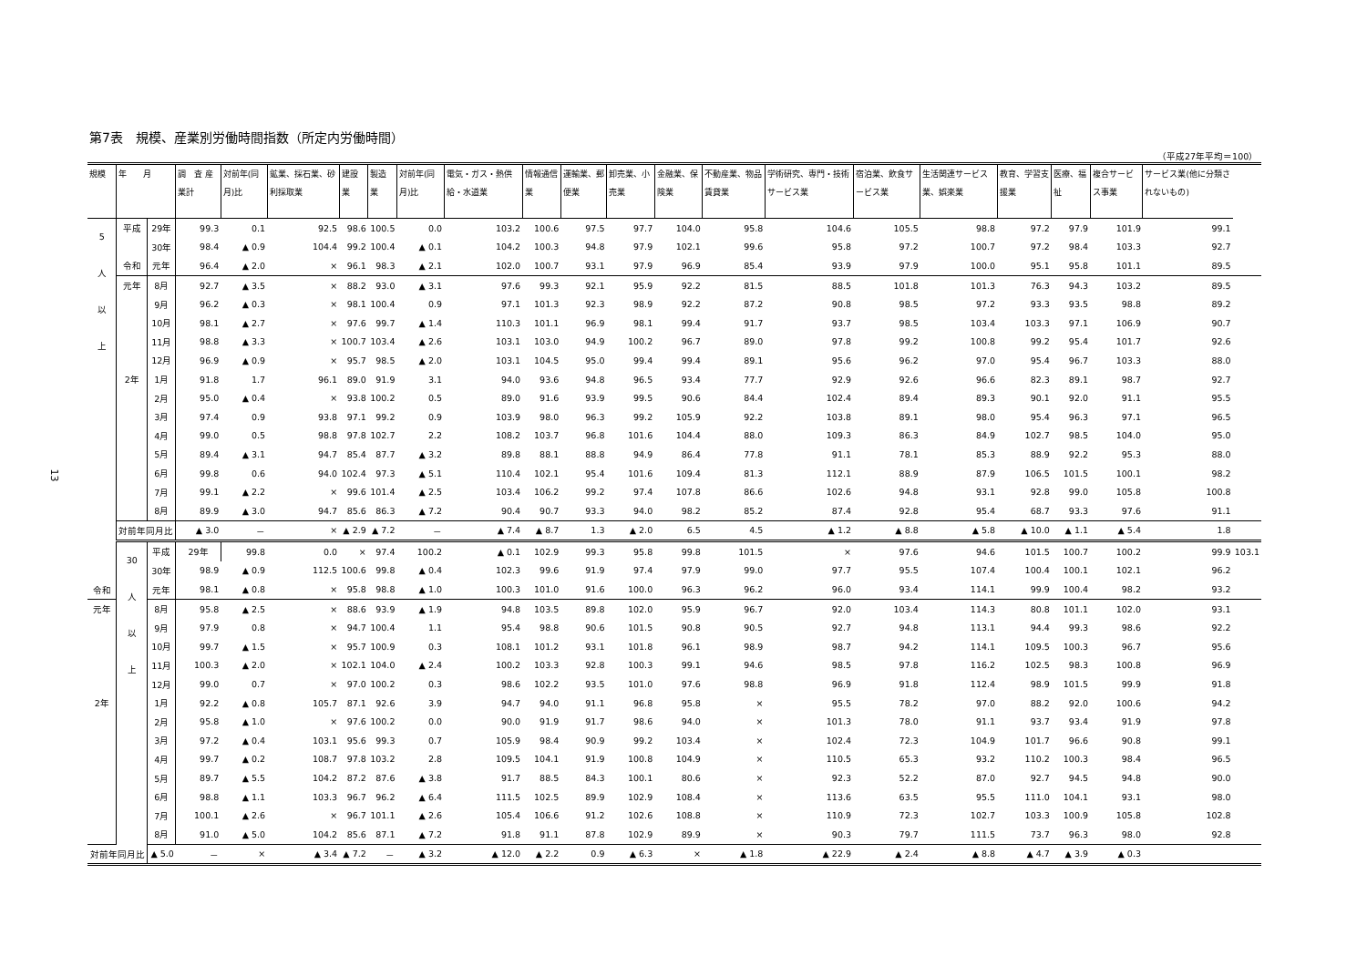13
第7表　規模、産業別労働時間指数（所定内労働時間）
（平成27年平均＝100）
| 規模 | 年 月 | | 調 査 産業計 | 対前年(同月)比 | 鉱業、採石業、砂利採取業 | 建設業 | 製造業 | 対前年(同月)比 | 電気・ガス・熱供給・水道業 | 情報通信業 | 運輸業、郵便業 | 卸売業、小売業 | 金融業、保険業 | 不動産業、物品賃貸業 | 学術研究、専門・技術サービス業 | 宿泊業、飲食サービス業 | 生活関連サービス業、娯楽業 | 教育、学習支援業 | 医療、福祉 | 複合サービス事業 | サービス業(他に分類されないもの) | |
| --- | --- | --- | --- | --- | --- | --- | --- | --- | --- | --- | --- | --- | --- | --- | --- | --- | --- | --- | --- | --- | --- | --- |
| 5 人 以 上 | 平成 | 29年 | 99.3 | 0.1 | 92.5 | 98.6 | 100.5 | 0.0 | 103.2 | 100.6 | 97.5 | 97.7 | 104.0 | 95.8 | 104.6 | 105.5 | 98.8 | 97.2 | 97.9 | 101.9 | 99.1 | |
| | | 30年 | 98.4 | ▲ 0.9 | 104.4 | 99.2 | 100.4 | ▲ 0.1 | 104.2 | 100.3 | 94.8 | 97.9 | 102.1 | 99.6 | 95.8 | 97.2 | 100.7 | 97.2 | 98.4 | 103.3 | 92.7 | |
| | 令和 | 元年 | 96.4 | ▲ 2.0 | × | 96.1 | 98.3 | ▲ 2.1 | 102.0 | 100.7 | 93.1 | 97.9 | 96.9 | 85.4 | 93.9 | 97.9 | 100.0 | 95.1 | 95.8 | 101.1 | 89.5 | |
| | 元年 | 8月 | 92.7 | ▲ 3.5 | × | 88.2 | 93.0 | ▲ 3.1 | 97.6 | 99.3 | 92.1 | 95.9 | 92.2 | 81.5 | 88.5 | 101.8 | 101.3 | 76.3 | 94.3 | 103.2 | 89.5 | |
| | | 9月 | 96.2 | ▲ 0.3 | × | 98.1 | 100.4 | 0.9 | 97.1 | 101.3 | 92.3 | 98.9 | 92.2 | 87.2 | 90.8 | 98.5 | 97.2 | 93.3 | 93.5 | 98.8 | 89.2 | |
| | | 10月 | 98.1 | ▲ 2.7 | × | 97.6 | 99.7 | ▲ 1.4 | 110.3 | 101.1 | 96.9 | 98.1 | 99.4 | 91.7 | 93.7 | 98.5 | 103.4 | 103.3 | 97.1 | 106.9 | 90.7 | |
| | | 11月 | 98.8 | ▲ 3.3 | × | 100.7 | 103.4 | ▲ 2.6 | 103.1 | 103.0 | 94.9 | 100.2 | 96.7 | 89.0 | 97.8 | 99.2 | 100.8 | 99.2 | 95.4 | 101.7 | 92.6 | |
| | | 12月 | 96.9 | ▲ 0.9 | × | 95.7 | 98.5 | ▲ 2.0 | 103.1 | 104.5 | 95.0 | 99.4 | 99.4 | 89.1 | 95.6 | 96.2 | 97.0 | 95.4 | 96.7 | 103.3 | 88.0 | |
| | 2年 | 1月 | 91.8 | 1.7 | 96.1 | 89.0 | 91.9 | 3.1 | 94.0 | 93.6 | 94.8 | 96.5 | 93.4 | 77.7 | 92.9 | 92.6 | 96.6 | 82.3 | 89.1 | 98.7 | 92.7 | |
| | | 2月 | 95.0 | ▲ 0.4 | × | 93.8 | 100.2 | 0.5 | 89.0 | 91.6 | 93.9 | 99.5 | 90.6 | 84.4 | 102.4 | 89.4 | 89.3 | 90.1 | 92.0 | 91.1 | 95.5 | |
| | | 3月 | 97.4 | 0.9 | 93.8 | 97.1 | 99.2 | 0.9 | 103.9 | 98.0 | 96.3 | 99.2 | 105.9 | 92.2 | 103.8 | 89.1 | 98.0 | 95.4 | 96.3 | 97.1 | 96.5 | |
| | | 4月 | 99.0 | 0.5 | 98.8 | 97.8 | 102.7 | 2.2 | 108.2 | 103.7 | 96.8 | 101.6 | 104.4 | 88.0 | 109.3 | 86.3 | 84.9 | 102.7 | 98.5 | 104.0 | 95.0 | |
| | | 5月 | 89.4 | ▲ 3.1 | 94.7 | 85.4 | 87.7 | ▲ 3.2 | 89.8 | 88.1 | 88.8 | 94.9 | 86.4 | 77.8 | 91.1 | 78.1 | 85.3 | 88.9 | 92.2 | 95.3 | 88.0 | |
| | | 6月 | 99.8 | 0.6 | 94.0 | 102.4 | 97.3 | ▲ 5.1 | 110.4 | 102.1 | 95.4 | 101.6 | 109.4 | 81.3 | 112.1 | 88.9 | 87.9 | 106.5 | 101.5 | 100.1 | 98.2 | |
| | | 7月 | 99.1 | ▲ 2.2 | × | 99.6 | 101.4 | ▲ 2.5 | 103.4 | 106.2 | 99.2 | 97.4 | 107.8 | 86.6 | 102.6 | 94.8 | 93.1 | 92.8 | 99.0 | 105.8 | 100.8 | |
| | | 8月 | 89.9 | ▲ 3.0 | 94.7 | 85.6 | 86.3 | ▲ 7.2 | 90.4 | 90.7 | 93.3 | 94.0 | 98.2 | 85.2 | 87.4 | 92.8 | 95.4 | 68.7 | 93.3 | 97.6 | 91.1 | |
| | 対前年同月比 | | ▲ 3.0 | － | × | ▲ 2.9 | ▲ 7.2 | － | ▲ 7.4 | ▲ 8.7 | 1.3 | ▲ 2.0 | 6.5 | 4.5 | ▲ 1.2 | ▲ 8.8 | ▲ 5.8 | ▲ 10.0 | ▲ 1.1 | ▲ 5.4 | 1.8 | |
| | 30 人 以 上 | 平成 | 29年 | 99.8 | 0.0 | × | 97.4 | 100.2 | ▲ 0.1 | 102.9 | 99.3 | 95.8 | 99.8 | 101.5 | × | 97.6 | 94.6 | 101.5 | 100.7 | 100.2 | 99.9 | 103.1 |
| | | 30年 | 98.9 | ▲ 0.9 | 112.5 | 100.6 | 99.8 | ▲ 0.4 | 102.3 | 99.6 | 91.9 | 97.4 | 97.9 | 99.0 | 97.7 | 95.5 | 107.4 | 100.4 | 100.1 | 102.1 | 96.2 | |
| 令和 | | 元年 | 98.1 | ▲ 0.8 | × | 95.8 | 98.8 | ▲ 1.0 | 100.3 | 101.0 | 91.6 | 100.0 | 96.3 | 96.2 | 96.0 | 93.4 | 114.1 | 99.9 | 100.4 | 98.2 | 93.2 | |
| 元年 | | 8月 | 95.8 | ▲ 2.5 | × | 88.6 | 93.9 | ▲ 1.9 | 94.8 | 103.5 | 89.8 | 102.0 | 95.9 | 96.7 | 92.0 | 103.4 | 114.3 | 80.8 | 101.1 | 102.0 | 93.1 | |
| | | 9月 | 97.9 | 0.8 | × | 94.7 | 100.4 | 1.1 | 95.4 | 98.8 | 90.6 | 101.5 | 90.8 | 90.5 | 92.7 | 94.8 | 113.1 | 94.4 | 99.3 | 98.6 | 92.2 | |
| | | 10月 | 99.7 | ▲ 1.5 | × | 95.7 | 100.9 | 0.3 | 108.1 | 101.2 | 93.1 | 101.8 | 96.1 | 98.9 | 98.7 | 94.2 | 114.1 | 109.5 | 100.3 | 96.7 | 95.6 | |
| | | 11月 | 100.3 | ▲ 2.0 | × | 102.1 | 104.0 | ▲ 2.4 | 100.2 | 103.3 | 92.8 | 100.3 | 99.1 | 94.6 | 98.5 | 97.8 | 116.2 | 102.5 | 98.3 | 100.8 | 96.9 | |
| | | 12月 | 99.0 | 0.7 | × | 97.0 | 100.2 | 0.3 | 98.6 | 102.2 | 93.5 | 101.0 | 97.6 | 98.8 | 96.9 | 91.8 | 112.4 | 98.9 | 101.5 | 99.9 | 91.8 | |
| 2年 | | 1月 | 92.2 | ▲ 0.8 | 105.7 | 87.1 | 92.6 | 3.9 | 94.7 | 94.0 | 91.1 | 96.8 | 95.8 | × | 95.5 | 78.2 | 97.0 | 88.2 | 92.0 | 100.6 | 94.2 | |
| | | 2月 | 95.8 | ▲ 1.0 | × | 97.6 | 100.2 | 0.0 | 90.0 | 91.9 | 91.7 | 98.6 | 94.0 | × | 101.3 | 78.0 | 91.1 | 93.7 | 93.4 | 91.9 | 97.8 | |
| | | 3月 | 97.2 | ▲ 0.4 | 103.1 | 95.6 | 99.3 | 0.7 | 105.9 | 98.4 | 90.9 | 99.2 | 103.4 | × | 102.4 | 72.3 | 104.9 | 101.7 | 96.6 | 90.8 | 99.1 | |
| | | 4月 | 99.7 | ▲ 0.2 | 108.7 | 97.8 | 103.2 | 2.8 | 109.5 | 104.1 | 91.9 | 100.8 | 104.9 | × | 110.5 | 65.3 | 93.2 | 110.2 | 100.3 | 98.4 | 96.5 | |
| | | 5月 | 89.7 | ▲ 5.5 | 104.2 | 87.2 | 87.6 | ▲ 3.8 | 91.7 | 88.5 | 84.3 | 100.1 | 80.6 | × | 92.3 | 52.2 | 87.0 | 92.7 | 94.5 | 94.8 | 90.0 | |
| | | 6月 | 98.8 | ▲ 1.1 | 103.3 | 96.7 | 96.2 | ▲ 6.4 | 111.5 | 102.5 | 89.9 | 102.9 | 108.4 | × | 113.6 | 63.5 | 95.5 | 111.0 | 104.1 | 93.1 | 98.0 | |
| | | 7月 | 100.1 | ▲ 2.6 | × | 96.7 | 101.1 | ▲ 2.6 | 105.4 | 106.6 | 91.2 | 102.6 | 108.8 | × | 110.9 | 72.3 | 102.7 | 103.3 | 100.9 | 105.8 | 102.8 | |
| | | 8月 | 91.0 | ▲ 5.0 | 104.2 | 85.6 | 87.1 | ▲ 7.2 | 91.8 | 91.1 | 87.8 | 102.9 | 89.9 | × | 90.3 | 79.7 | 111.5 | 73.7 | 96.3 | 98.0 | 92.8 | |
| 対前年同月比 | | ▲ 5.0 | － | × | ▲ 3.4 | ▲ 7.2 | － | ▲ 3.2 | ▲ 12.0 | ▲ 2.2 | 0.9 | ▲ 6.3 | × | ▲ 1.8 | ▲ 22.9 | ▲ 2.4 | ▲ 8.8 | ▲ 4.7 | ▲ 3.9 | ▲ 0.3 | | |